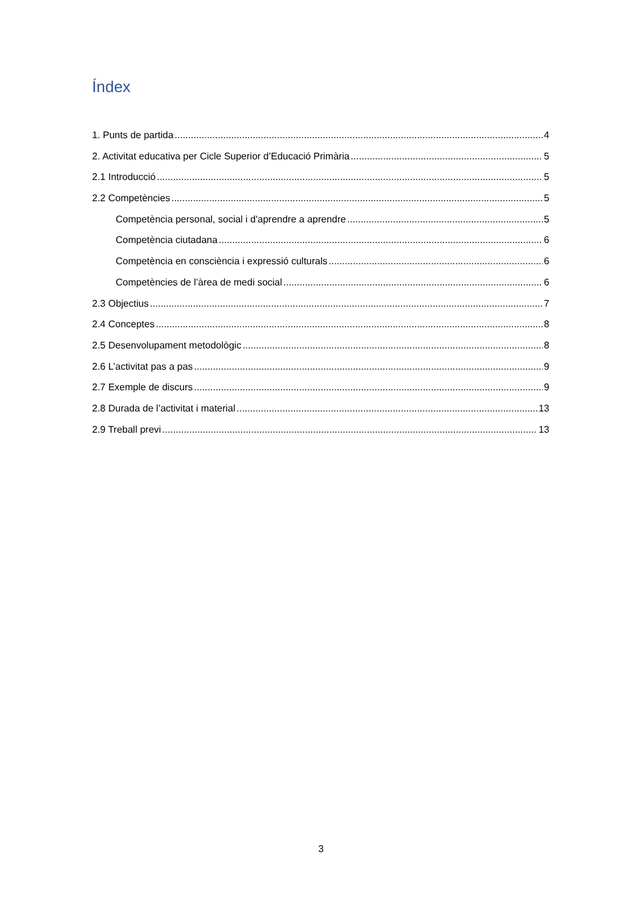Índex
1. Punts de partida 4
2. Activitat educativa per Cicle Superior d’Educació Primària 5
2.1 Introducció 5
2.2 Competències 5
Competència personal, social i d'aprendre a aprendre 5
Competència ciutadana 6
Competència en consciència i expressió culturals 6
Competències de l’àrea de medi social 6
2.3 Objectius 7
2.4 Conceptes 8
2.5 Desenvolupament metodològic 8
2.6 L’activitat pas a pas 9
2.7 Exemple de discurs 9
2.8 Durada de l’activitat i material 13
2.9 Treball previ 13
3